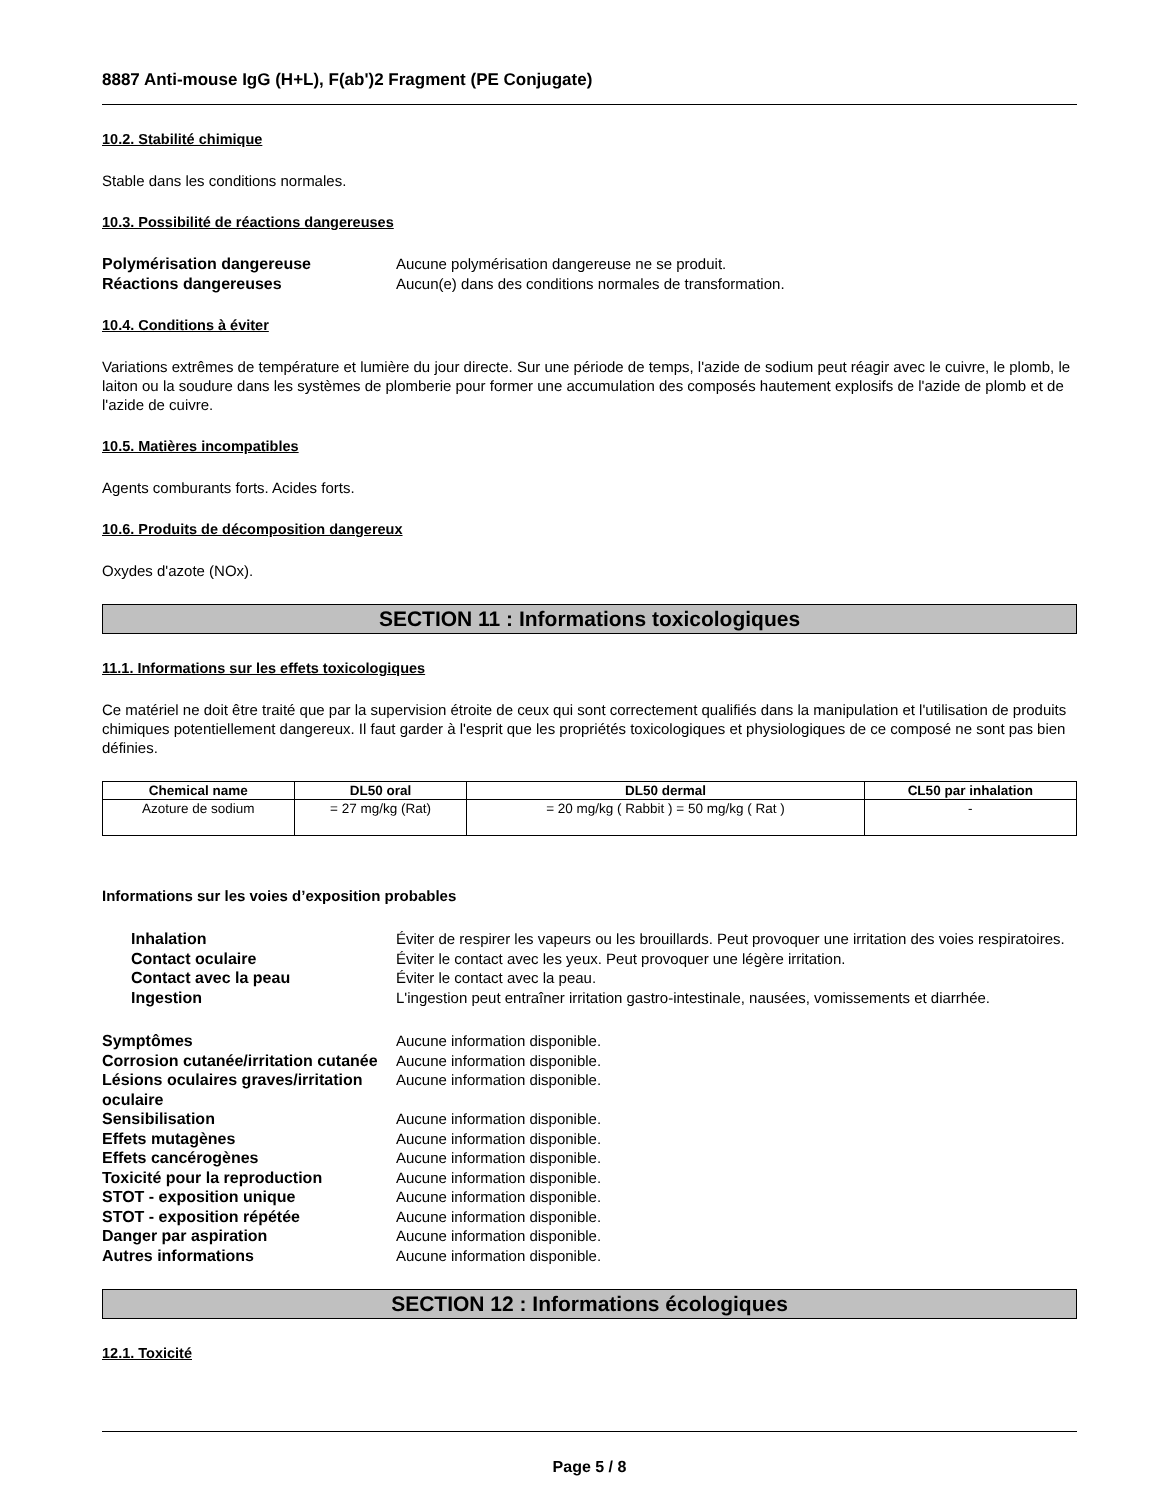8887 Anti-mouse IgG (H+L), F(ab')2 Fragment (PE Conjugate)
10.2. Stabilité chimique
Stable dans les conditions normales.
10.3. Possibilité de réactions dangereuses
Polymérisation dangereuse Aucune polymérisation dangereuse ne se produit. Réactions dangereuses Aucun(e) dans des conditions normales de transformation.
10.4. Conditions à éviter
Variations extrêmes de température et lumière du jour directe. Sur une période de temps, l'azide de sodium peut réagir avec le cuivre, le plomb, le laiton ou la soudure dans les systèmes de plomberie pour former une accumulation des composés hautement explosifs de l'azide de plomb et de l'azide de cuivre.
10.5. Matières incompatibles
Agents comburants forts. Acides forts.
10.6. Produits de décomposition dangereux
Oxydes d'azote (NOx).
SECTION 11 : Informations toxicologiques
11.1. Informations sur les effets toxicologiques
Ce matériel ne doit être traité que par la supervision étroite de ceux qui sont correctement qualifiés dans la manipulation et l'utilisation de produits chimiques potentiellement dangereux. Il faut garder à l'esprit que les propriétés toxicologiques et physiologiques de ce composé ne sont pas bien définies.
| Chemical name | DL50 oral | DL50 dermal | CL50 par inhalation |
| --- | --- | --- | --- |
| Azoture de sodium | = 27 mg/kg (Rat) | = 20 mg/kg ( Rabbit ) = 50 mg/kg ( Rat ) | - |
Informations sur les voies d’exposition probables
Inhalation Éviter de respirer les vapeurs ou les brouillards. Peut provoquer une irritation des voies respiratoires. Contact oculaire Éviter le contact avec les yeux. Peut provoquer une légère irritation. Contact avec la peau Éviter le contact avec la peau. Ingestion L'ingestion peut entraîner irritation gastro-intestinale, nausées, vomissements et diarrhée.
Symptômes Aucune information disponible. Corrosion cutanée/irritation cutanée Aucune information disponible. Lésions oculaires graves/irritation oculaire Aucune information disponible. Sensibilisation Aucune information disponible. Effets mutagènes Aucune information disponible. Effets cancérogènes Aucune information disponible. Toxicité pour la reproduction Aucune information disponible. STOT - exposition unique Aucune information disponible. STOT - exposition répétée Aucune information disponible. Danger par aspiration Aucune information disponible. Autres informations Aucune information disponible.
SECTION 12 : Informations écologiques
12.1. Toxicité
Page 5 / 8